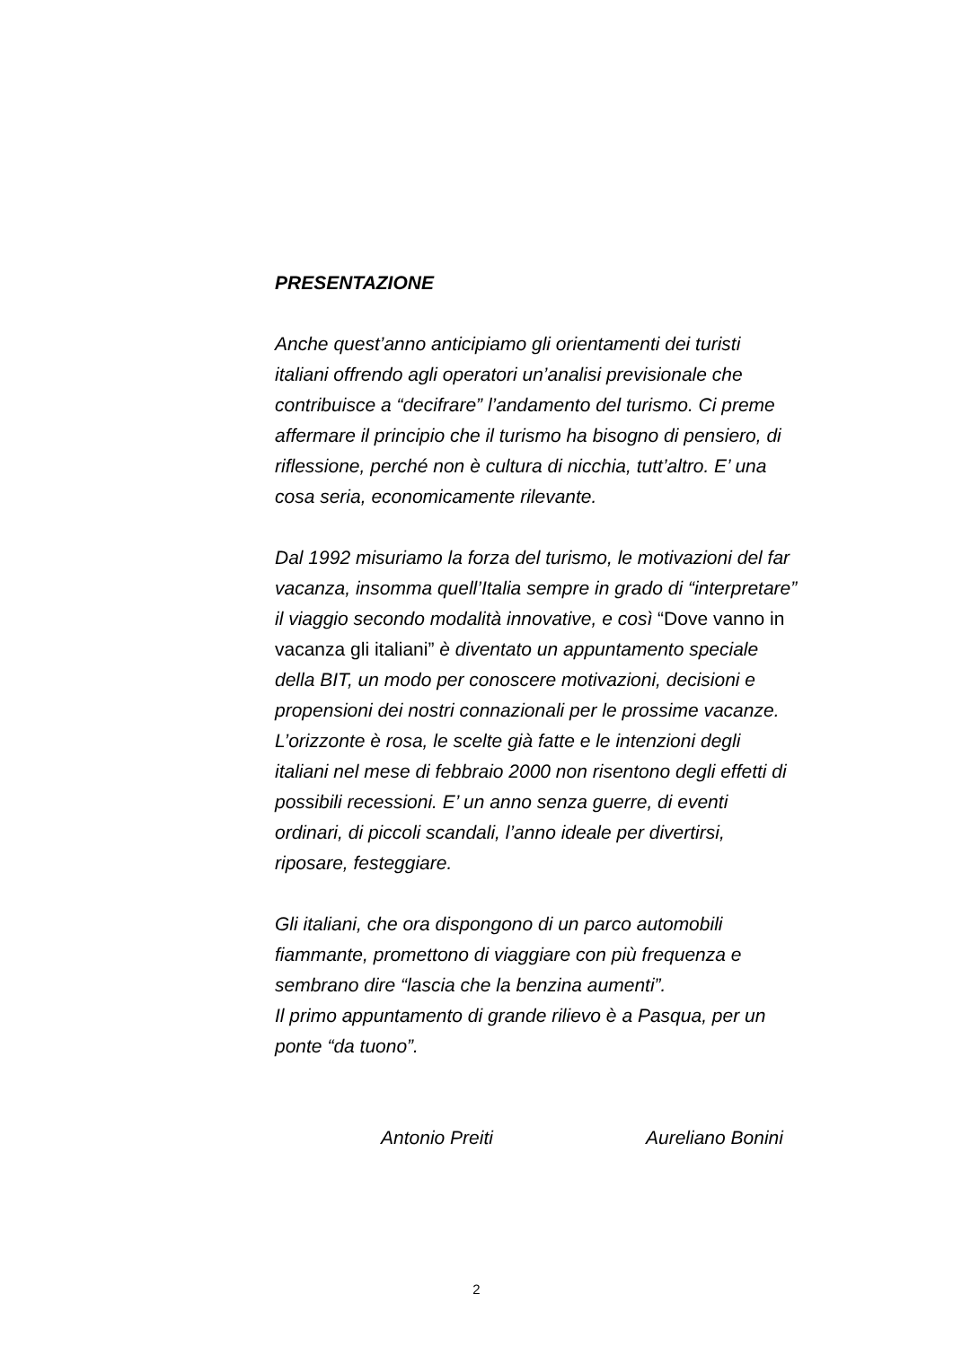PRESENTAZIONE
Anche quest’anno anticipiamo gli orientamenti dei turisti
italiani offrendo agli operatori un’analisi previsionale che
contribuisce a “decifrare” l’andamento del turismo. Ci preme
affermare il principio che il turismo ha bisogno di pensiero, di
riflessione, perché non è cultura di nicchia, tutt’altro. E’ una
cosa seria, economicamente rilevante.
Dal 1992 misuriamo la forza del turismo, le motivazioni del far
vacanza, insomma quell’Italia sempre in grado di “interpretare”
il viaggio secondo modalità innovative, e così “Dove vanno in
vacanza gli italiani” è diventato un appuntamento speciale
della BIT, un modo per conoscere motivazioni, decisioni e
propensioni dei nostri connazionali per le prossime vacanze.
L’orizzonte è rosa, le scelte già fatte e le intenzioni degli
italiani nel mese di febbraio 2000 non risentono degli effetti di
possibili recessioni. E’ un anno senza guerre, di eventi
ordinari, di piccoli scandali, l’anno ideale per divertirsi,
riposare, festeggiare.
Gli italiani, che ora dispongono di un parco automobili
fiammante, promettono di viaggiare con più frequenza e
sembrano dire “lascia che la benzina aumenti”.
Il primo appuntamento di grande rilievo è a Pasqua, per un
ponte “da tuono”.
Antonio Preiti Aureliano Bonini
2